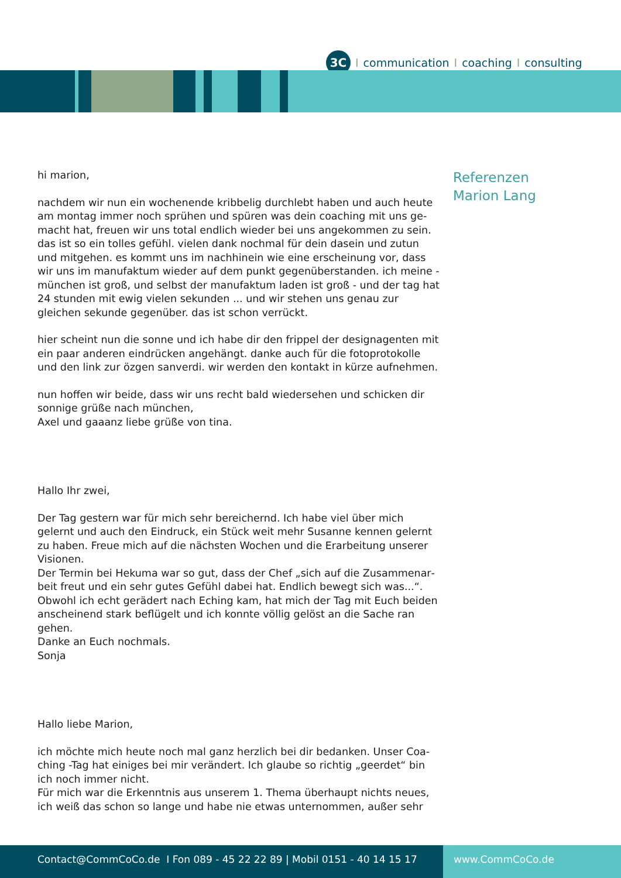3C I communication I coaching I consulting
hi marion,
nachdem wir nun ein wochenende kribbelig durchlebt haben und auch heute am montag immer noch sprühen und spüren was dein coaching mit uns ge­macht hat, freuen wir uns total endlich wieder bei uns angekommen zu sein. das ist so ein tolles gefühl. vielen dank nochmal für dein dasein und zutun und mitgehen. es kommt uns im nachhinein wie eine erscheinung vor, dass wir uns im manufaktum wieder auf dem punkt gegenüberstanden. ich meine - münchen ist groß, und selbst der manufaktum laden ist groß - und der tag hat 24 stunden mit ewig vielen sekunden ... und wir stehen uns genau zur gleichen sekunde gegenüber. das ist schon verrückt.
hier scheint nun die sonne und ich habe dir den frippel der designagenten mit ein paar anderen eindrücken angehängt. danke auch für die fotoprotokol­le und den link zur özgen sanverdi. wir werden den kontakt in kürze aufneh­men.
nun hoffen wir beide, dass wir uns recht bald wiedersehen und schicken dir sonnige grüße nach münchen,
Axel und gaaanz liebe grüße von tina.
Hallo Ihr zwei,
Der Tag gestern war für mich sehr bereichernd. Ich habe viel über mich gelernt und auch den Eindruck, ein Stück weit mehr Susanne kennen gelernt zu haben. Freue mich auf die nächsten Wochen und die Erarbeitung unserer Visionen.
Der Termin bei Hekuma war so gut, dass der Chef „sich auf die Zusammenar­beit freut und ein sehr gutes Gefühl dabei hat. Endlich bewegt sich was...“. Obwohl ich echt gerädert nach Eching kam, hat mich der Tag mit Euch beiden anscheinend stark beflügelt und ich konnte völlig gelöst an die Sache ran gehen.
Danke an Euch nochmals.
Sonja
Hallo liebe Marion,
ich möchte mich heute noch mal ganz herzlich bei dir bedanken. Unser Coa­ching -Tag hat einiges bei mir verändert. Ich glaube so richtig „geerdet“ bin ich noch immer nicht.
Für mich war die Erkenntnis aus unserem 1. Thema überhaupt nichts neues, ich weiß das schon so lange und habe nie etwas unternommen, außer sehr
Referenzen
Marion Lang
Contact@CommCoCo.de I Fon 089 - 45 22 22 89 | Mobil 0151 - 40 14 15 17 www.CommCoCo.de